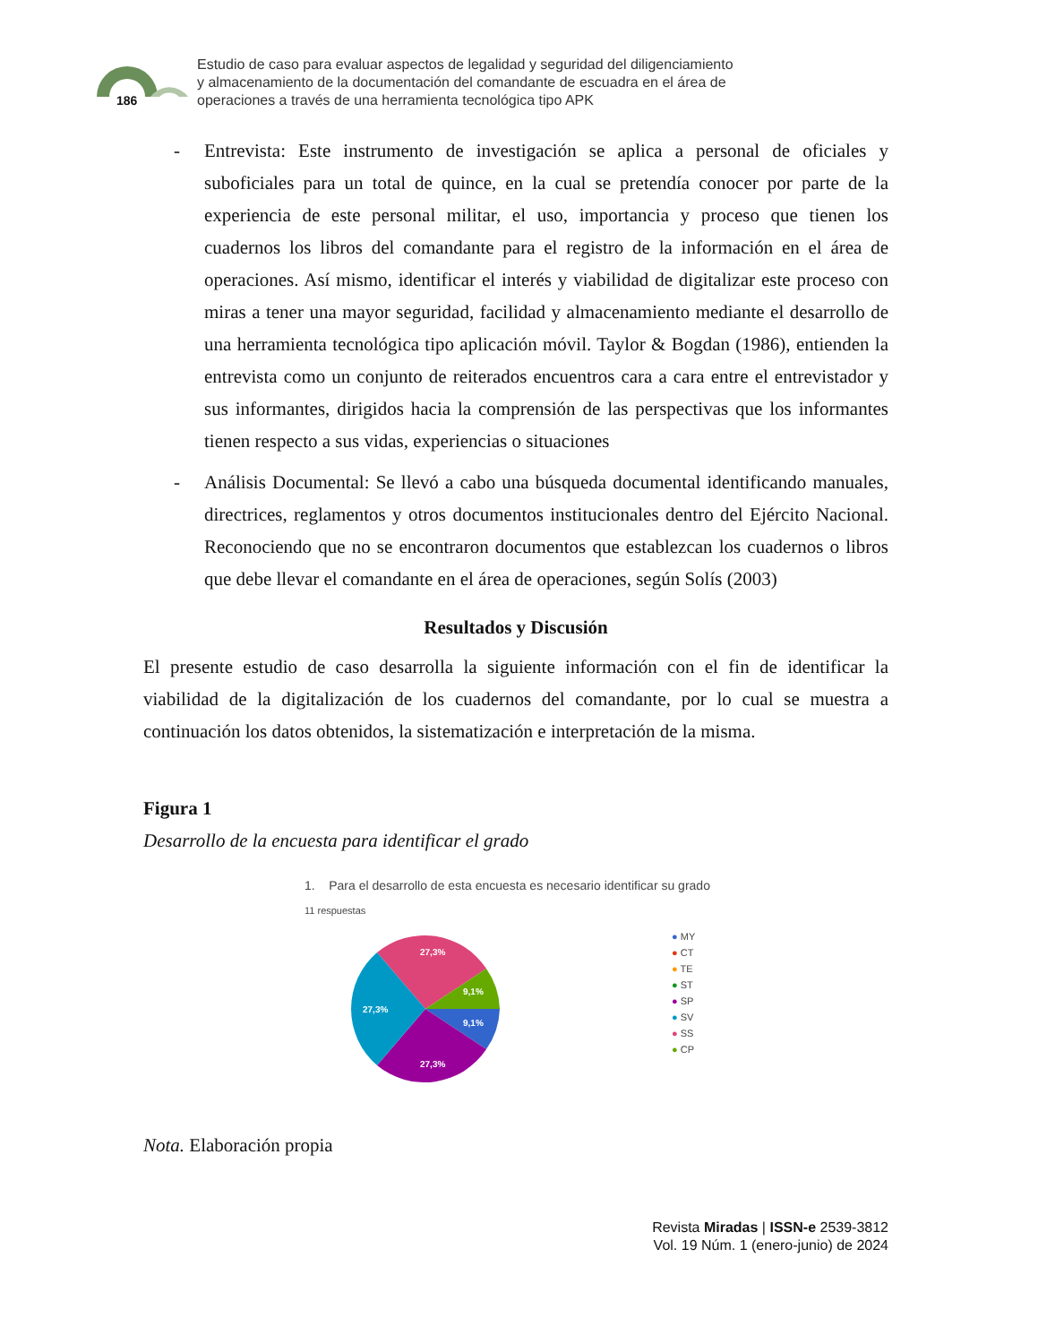186
Estudio de caso para evaluar aspectos de legalidad y seguridad del diligenciamiento
y almacenamiento de la documentación del comandante de escuadra en el área de
operaciones a través de una herramienta tecnológica tipo APK
- Entrevista: Este instrumento de investigación se aplica a personal de oficiales y suboficiales para un total de quince, en la cual se pretendía conocer por parte de la experiencia de este personal militar, el uso, importancia y proceso que tienen los cuadernos los libros del comandante para el registro de la información en el área de operaciones. Así mismo, identificar el interés y viabilidad de digitalizar este proceso con miras a tener una mayor seguridad, facilidad y almacenamiento mediante el desarrollo de una herramienta tecnológica tipo aplicación móvil. Taylor & Bogdan (1986), entienden la entrevista como un conjunto de reiterados encuentros cara a cara entre el entrevistador y sus informantes, dirigidos hacia la comprensión de las perspectivas que los informantes tienen respecto a sus vidas, experiencias o situaciones
- Análisis Documental: Se llevó a cabo una búsqueda documental identificando manuales, directrices, reglamentos y otros documentos institucionales dentro del Ejército Nacional. Reconociendo que no se encontraron documentos que establezcan los cuadernos o libros que debe llevar el comandante en el área de operaciones, según Solís (2003)
Resultados y Discusión
El presente estudio de caso desarrolla la siguiente información con el fin de identificar la viabilidad de la digitalización de los cuadernos del comandante, por lo cual se muestra a continuación los datos obtenidos, la sistematización e interpretación de la misma.
Figura 1
Desarrollo de la encuesta para identificar el grado
1. Para el desarrollo de esta encuesta es necesario identificar su grado
11 respuestas
27,3%
9,1%
9,1%
27,3%
27,3%
● MY
● CT
● TE
● ST
● SP
● SV
● SS
● CP
Nota. Elaboración propia
Revista Miradas | ISSN-e 2539-3812
Vol. 19 Núm. 1 (enero-junio) de 2024